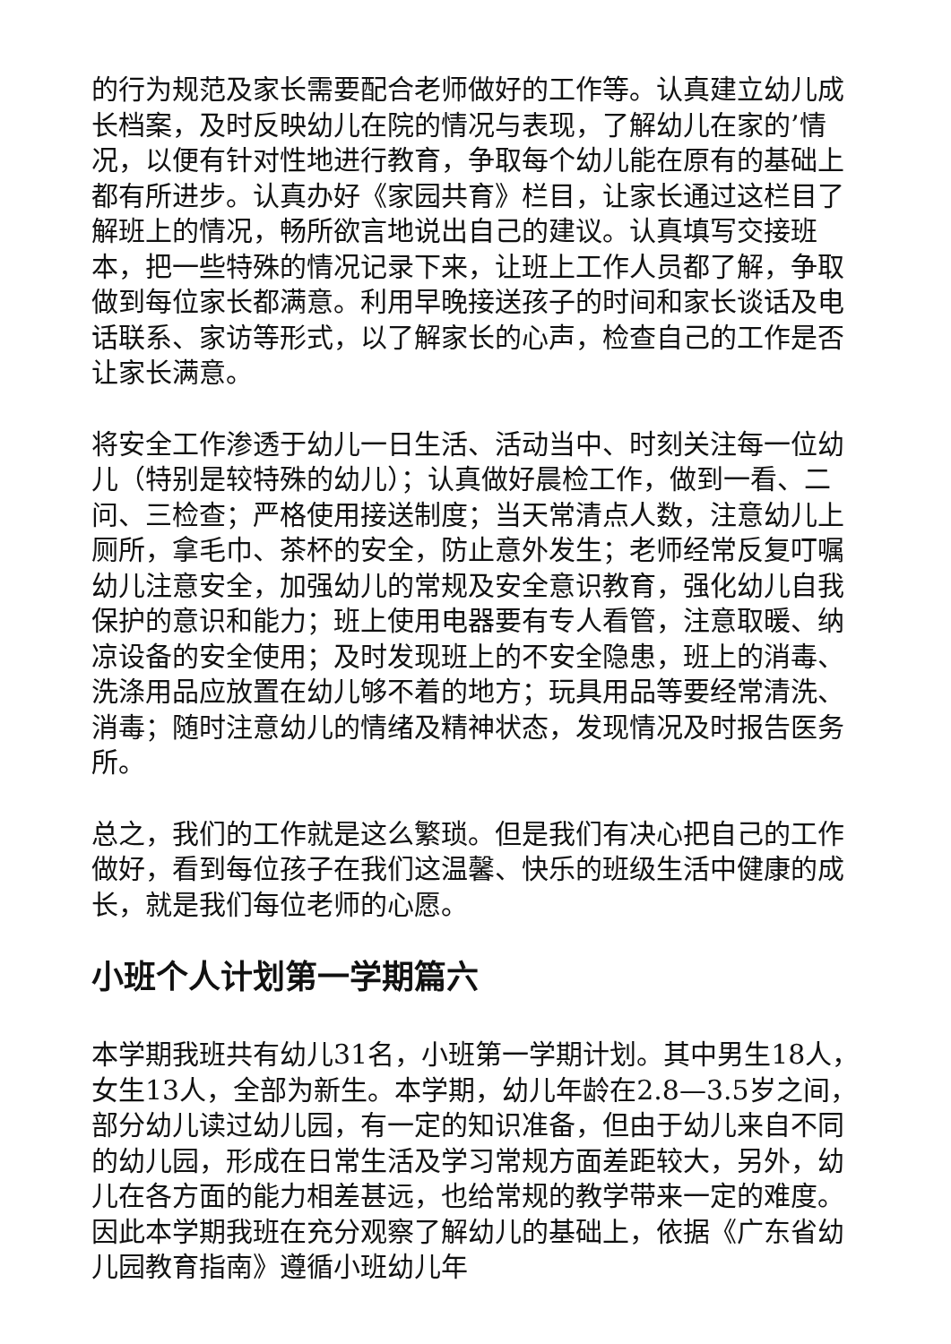的行为规范及家长需要配合老师做好的工作等。认真建立幼儿成长档案，及时反映幼儿在院的情况与表现，了解幼儿在家的’情况，以便有针对性地进行教育，争取每个幼儿能在原有的基础上都有所进步。认真办好《家园共育》栏目，让家长通过这栏目了解班上的情况，畅所欲言地说出自己的建议。认真填写交接班本，把一些特殊的情况记录下来，让班上工作人员都了解，争取做到每位家长都满意。利用早晚接送孩子的时间和家长谈话及电话联系、家访等形式，以了解家长的心声，检查自己的工作是否让家长满意。
将安全工作渗透于幼儿一日生活、活动当中、时刻关注每一位幼儿（特别是较特殊的幼儿）；认真做好晨检工作，做到一看、二问、三检查；严格使用接送制度；当天常清点人数，注意幼儿上厕所，拿毛巾、茶杯的安全，防止意外发生；老师经常反复叮嘱幼儿注意安全，加强幼儿的常规及安全意识教育，强化幼儿自我保护的意识和能力；班上使用电器要有专人看管，注意取暖、纳凉设备的安全使用；及时发现班上的不安全隐患，班上的消毒、洗涤用品应放置在幼儿够不着的地方；玩具用品等要经常清洗、消毒；随时注意幼儿的情绪及精神状态，发现情况及时报告医务所。
总之，我们的工作就是这么繁琐。但是我们有决心把自己的工作做好，看到每位孩子在我们这温馨、快乐的班级生活中健康的成长，就是我们每位老师的心愿。
小班个人计划第一学期篇六
本学期我班共有幼儿31名，小班第一学期计划。其中男生18人，女生13人，全部为新生。本学期，幼儿年龄在2.8—3.5岁之间，部分幼儿读过幼儿园，有一定的知识准备，但由于幼儿来自不同的幼儿园，形成在日常生活及学习常规方面差距较大，另外，幼儿在各方面的能力相差甚远，也给常规的教学带来一定的难度。因此本学期我班在充分观察了解幼儿的基础上，依据《广东省幼儿园教育指南》遵循小班幼儿年